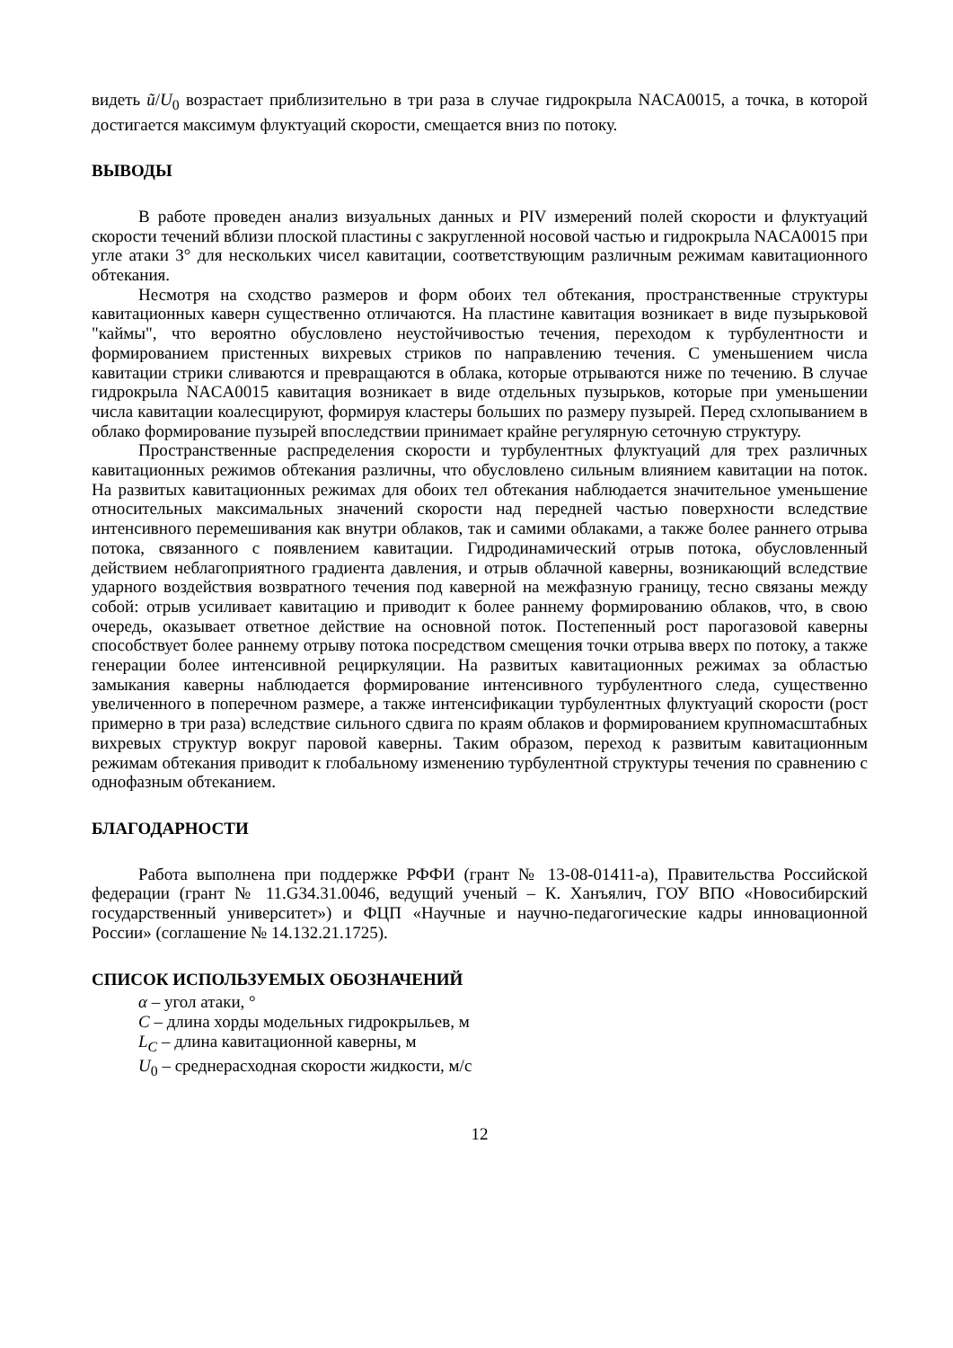видеть ũ/U<sub>0</sub> возрастает приблизительно в три раза в случае гидрокрыла NACA0015, а точка, в которой достигается максимум флуктуаций скорости, смещается вниз по потоку.
ВЫВОДЫ
В работе проведен анализ визуальных данных и PIV измерений полей скорости и флуктуаций скорости течений вблизи плоской пластины с закругленной носовой частью и гидрокрыла NACA0015 при угле атаки 3° для нескольких чисел кавитации, соответствующим различным режимам кавитационного обтекания.
Несмотря на сходство размеров и форм обоих тел обтекания, пространственные структуры кавитационных каверн существенно отличаются. На пластине кавитация возникает в виде пузырьковой "каймы", что вероятно обусловлено неустойчивостью течения, переходом к турбулентности и формированием пристенных вихревых стриков по направлению течения. С уменьшением числа кавитации стрики сливаются и превращаются в облака, которые отрываются ниже по течению. В случае гидрокрыла NACA0015 кавитация возникает в виде отдельных пузырьков, которые при уменьшении числа кавитации коалесцируют, формируя кластеры больших по размеру пузырей. Перед схлопыванием в облако формирование пузырей впоследствии принимает крайне регулярную сеточную структуру.
Пространственные распределения скорости и турбулентных флуктуаций для трех различных кавитационных режимов обтекания различны, что обусловлено сильным влиянием кавитации на поток. На развитых кавитационных режимах для обоих тел обтекания наблюдается значительное уменьшение относительных максимальных значений скорости над передней частью поверхности вследствие интенсивного перемешивания как внутри облаков, так и самими облаками, а также более раннего отрыва потока, связанного с появлением кавитации. Гидродинамический отрыв потока, обусловленный действием неблагоприятного градиента давления, и отрыв облачной каверны, возникающий вследствие ударного воздействия возвратного течения под каверной на межфазную границу, тесно связаны между собой: отрыв усиливает кавитацию и приводит к более раннему формированию облаков, что, в свою очередь, оказывает ответное действие на основной поток. Постепенный рост парогазовой каверны способствует более раннему отрыву потока посредством смещения точки отрыва вверх по потоку, а также генерации более интенсивной рециркуляции. На развитых кавитационных режимах за областью замыкания каверны наблюдается формирование интенсивного турбулентного следа, существенно увеличенного в поперечном размере, а также интенсификации турбулентных флуктуаций скорости (рост примерно в три раза) вследствие сильного сдвига по краям облаков и формированием крупномасштабных вихревых структур вокруг паровой каверны. Таким образом, переход к развитым кавитационным режимам обтекания приводит к глобальному изменению турбулентной структуры течения по сравнению с однофазным обтеканием.
БЛАГОДАРНОСТИ
Работа выполнена при поддержке РФФИ (грант № 13-08-01411-а), Правительства Российской федерации (грант № 11.G34.31.0046, ведущий ученый – К. Ханъялич, ГОУ ВПО «Новосибирский государственный университет») и ФЦП «Научные и научно-педагогические кадры инновационной России» (соглашение № 14.132.21.1725).
СПИСОК ИСПОЛЬЗУЕМЫХ ОБОЗНАЧЕНИЙ
α – угол атаки, °
C – длина хорды модельных гидрокрыльев, м
L<sub>C</sub> – длина кавитационной каверны, м
U<sub>0</sub> – среднерасходная скорости жидкости, м/с
12